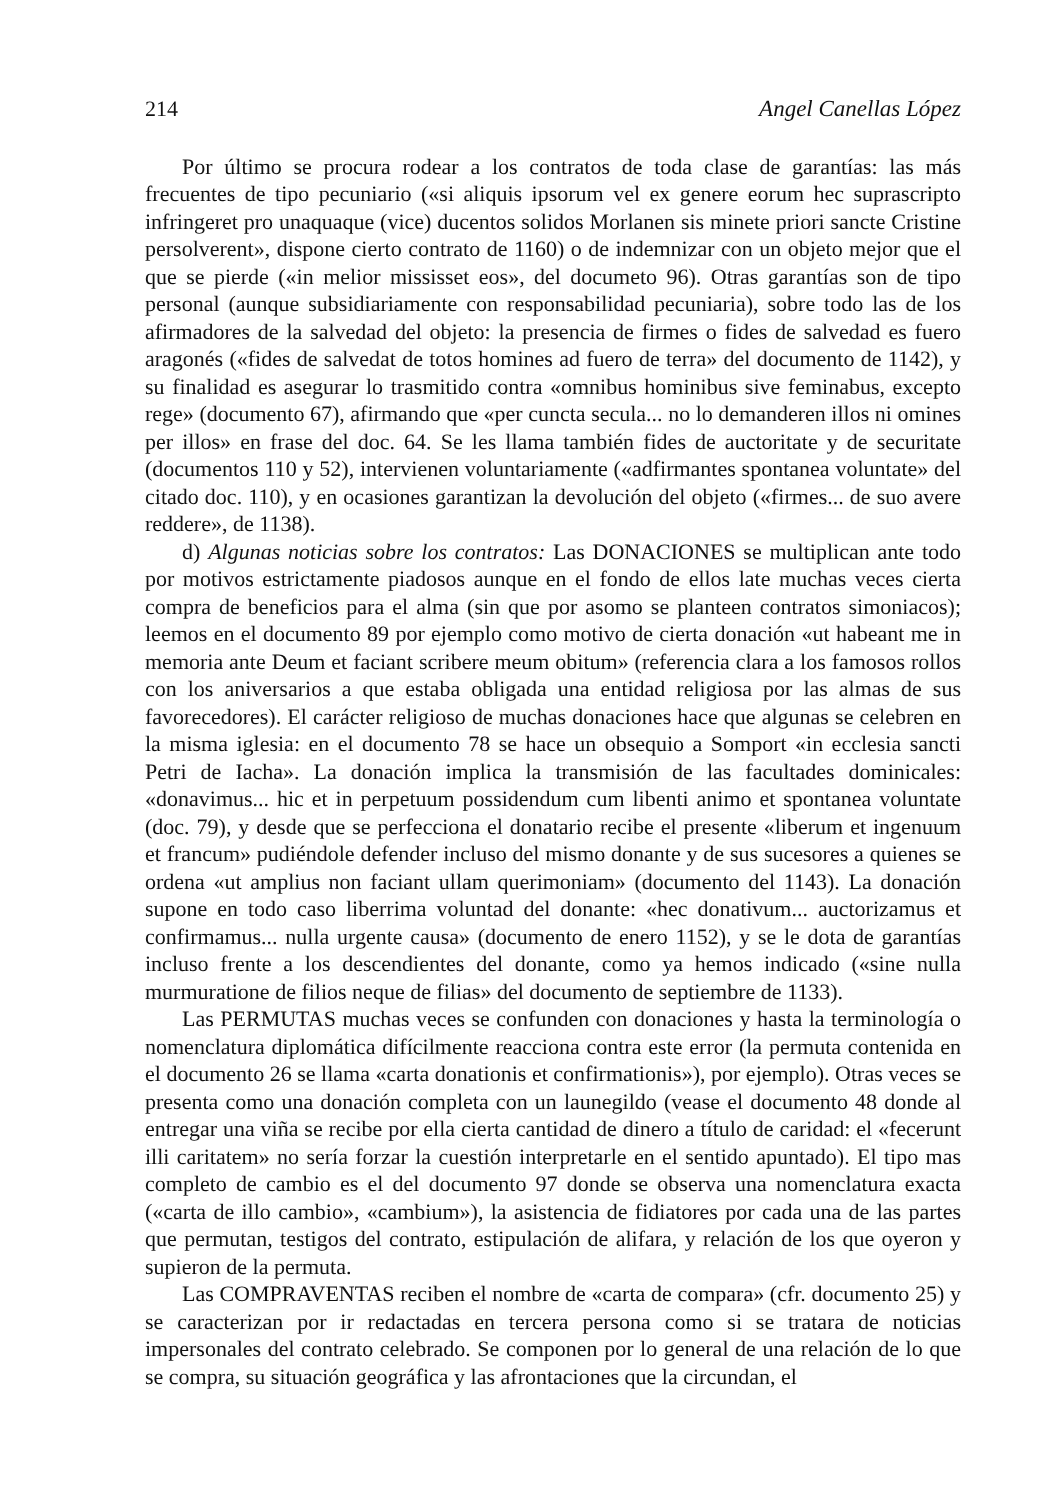214 Angel Canellas López
Por último se procura rodear a los contratos de toda clase de garantías: las más frecuentes de tipo pecuniario («si aliquis ipsorum vel ex genere eorum hec suprascripto infringeret pro unaquaque (vice) ducentos solidos Morlanen sis minete priori sancte Cristine persolverent», dispone cierto contrato de 1160) o de indemnizar con un objeto mejor que el que se pierde («in melior mississet eos», del documeto 96). Otras garantías son de tipo personal (aunque subsidiariamente con responsabilidad pecuniaria), sobre todo las de los afirmadores de la salvedad del objeto: la presencia de firmes o fides de salvedad es fuero aragonés («fides de salvedat de totos homines ad fuero de terra» del documento de 1142), y su finalidad es asegurar lo trasmitido contra «omnibus hominibus sive feminabus, excepto rege» (documento 67), afirmando que «per cuncta secula... no lo demanderen illos ni omines per illos» en frase del doc. 64. Se les llama también fides de auctoritate y de securitate (documentos 110 y 52), intervienen voluntariamente («adfirmantes spontanea voluntate» del citado doc. 110), y en ocasiones garantizan la devolución del objeto («firmes... de suo avere reddere», de 1138).
d) Algunas noticias sobre los contratos: Las DONACIONES se multiplican ante todo por motivos estrictamente piadosos aunque en el fondo de ellos late muchas veces cierta compra de beneficios para el alma (sin que por asomo se planteen contratos simoniacos); leemos en el documento 89 por ejemplo como motivo de cierta donación «ut habeant me in memoria ante Deum et faciant scribere meum obitum» (referencia clara a los famosos rollos con los aniversarios a que estaba obligada una entidad religiosa por las almas de sus favorecedores). El carácter religioso de muchas donaciones hace que algunas se celebren en la misma iglesia: en el documento 78 se hace un obsequio a Somport «in ecclesia sancti Petri de Iacha». La donación implica la transmisión de las facultades dominicales: «donavimus... hic et in perpetuum possidendum cum libenti animo et spontanea voluntate (doc. 79), y desde que se perfecciona el donatario recibe el presente «liberum et ingenuum et francum» pudiéndole defender incluso del mismo donante y de sus sucesores a quienes se ordena «ut amplius non faciant ullam querimoniam» (documento del 1143). La donación supone en todo caso liberrima voluntad del donante: «hec donativum... auctorizamus et confirmamus... nulla urgente causa» (documento de enero 1152), y se le dota de garantías incluso frente a los descendientes del donante, como ya hemos indicado («sine nulla murmuratione de filios neque de filias» del documento de septiembre de 1133).
Las PERMUTAS muchas veces se confunden con donaciones y hasta la terminología o nomenclatura diplomática difícilmente reacciona contra este error (la permuta contenida en el documento 26 se llama «carta donationis et confirmationis»), por ejemplo). Otras veces se presenta como una donación completa con un launegildo (vease el documento 48 donde al entregar una viña se recibe por ella cierta cantidad de dinero a título de caridad: el «fecerunt illi caritatem» no sería forzar la cuestión interpretarle en el sentido apuntado). El tipo mas completo de cambio es el del documento 97 donde se observa una nomenclatura exacta («carta de illo cambio», «cambium»), la asistencia de fidiatores por cada una de las partes que permutan, testigos del contrato, estipulación de alifara, y relación de los que oyeron y supieron de la permuta.
Las COMPRAVENTAS reciben el nombre de «carta de compara» (cfr. documento 25) y se caracterizan por ir redactadas en tercera persona como si se tratara de noticias impersonales del contrato celebrado. Se componen por lo general de una relación de lo que se compra, su situación geográfica y las afrontaciones que la circundan, el